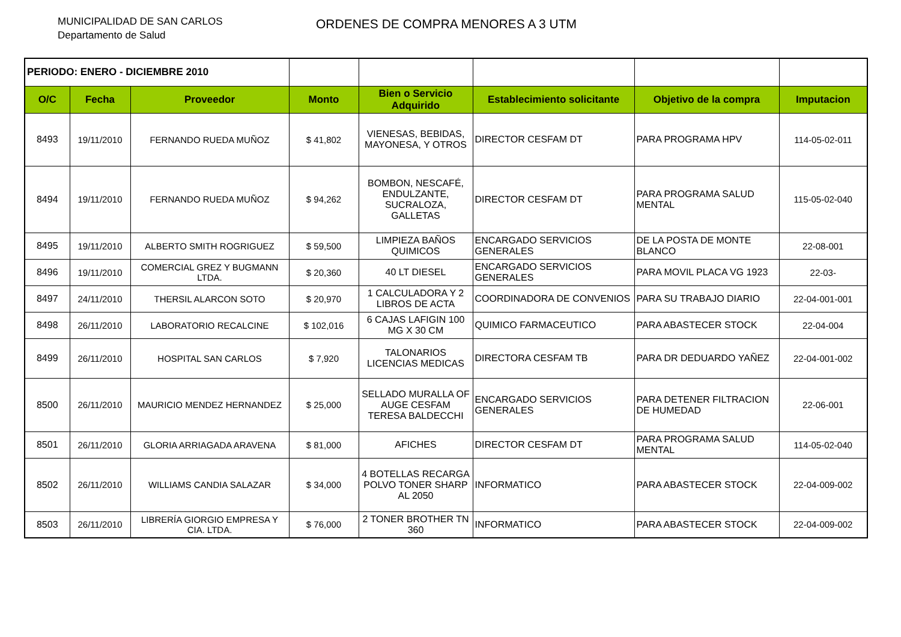MUNICIPALIDAD DE SAN CARLOS
Departamento de Salud
ORDENES DE COMPRA MENORES A 3 UTM
| PERIODO: ENERO - DICIEMBRE 2010 | | | | | | | |
| O/C | Fecha | Proveedor | Monto | Bien o Servicio Adquirido | Establecimiento solicitante | Objetivo de la compra | Imputacion |
| 8493 | 19/11/2010 | FERNANDO RUEDA MUÑOZ | $ 41,802 | VIENESAS, BEBIDAS, MAYONESA, Y OTROS | DIRECTOR CESFAM DT | PARA PROGRAMA HPV | 114-05-02-011 |
| 8494 | 19/11/2010 | FERNANDO RUEDA MUÑOZ | $ 94,262 | BOMBON, NESCAFÉ, ENDULZANTE, SUCRALOZA, GALLETAS | DIRECTOR CESFAM DT | PARA PROGRAMA SALUD MENTAL | 115-05-02-040 |
| 8495 | 19/11/2010 | ALBERTO SMITH ROGRIGUEZ | $ 59,500 | LIMPIEZA BAÑOS QUIMICOS | ENCARGADO SERVICIOS GENERALES | DE LA POSTA DE MONTE BLANCO | 22-08-001 |
| 8496 | 19/11/2010 | COMERCIAL GREZ Y BUGMANN LTDA. | $ 20,360 | 40 LT DIESEL | ENCARGADO SERVICIOS GENERALES | PARA MOVIL PLACA VG 1923 | 22-03- |
| 8497 | 24/11/2010 | THERSIL ALARCON SOTO | $ 20,970 | 1 CALCULADORA Y 2 LIBROS DE ACTA | COORDINADORA DE CONVENIOS | PARA SU TRABAJO DIARIO | 22-04-001-001 |
| 8498 | 26/11/2010 | LABORATORIO RECALCINE | $ 102,016 | 6 CAJAS LAFIGIN 100 MG X 30 CM | QUIMICO FARMACEUTICO | PARA ABASTECER STOCK | 22-04-004 |
| 8499 | 26/11/2010 | HOSPITAL SAN CARLOS | $ 7,920 | TALONARIOS LICENCIAS MEDICAS | DIRECTORA CESFAM TB | PARA DR DEDUARDO YAÑEZ | 22-04-001-002 |
| 8500 | 26/11/2010 | MAURICIO MENDEZ HERNANDEZ | $ 25,000 | SELLADO MURALLA OF AUGE CESFAM TERESA BALDECCHI | ENCARGADO SERVICIOS GENERALES | PARA DETENER FILTRACION DE HUMEDAD | 22-06-001 |
| 8501 | 26/11/2010 | GLORIA ARRIAGADA ARAVENA | $ 81,000 | AFICHES | DIRECTOR CESFAM DT | PARA PROGRAMA SALUD MENTAL | 114-05-02-040 |
| 8502 | 26/11/2010 | WILLIAMS CANDIA SALAZAR | $ 34,000 | 4 BOTELLAS RECARGA POLVO TONER SHARP AL 2050 | INFORMATICO | PARA ABASTECER STOCK | 22-04-009-002 |
| 8503 | 26/11/2010 | LIBRERÍA GIORGIO EMPRESA Y CIA. LTDA. | $ 76,000 | 2 TONER BROTHER TN 360 | INFORMATICO | PARA ABASTECER STOCK | 22-04-009-002 |